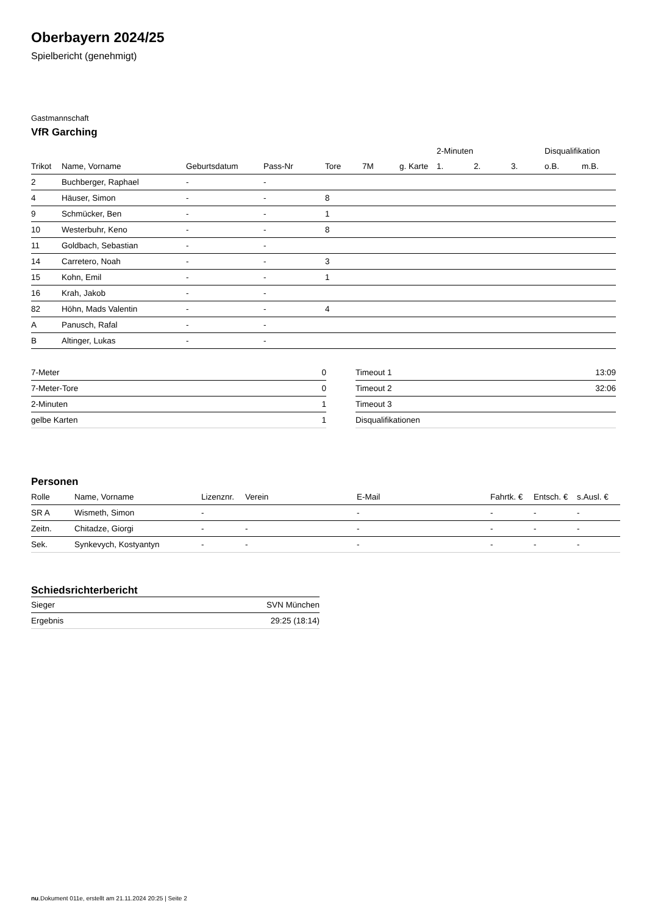Oberbayern 2024/25
Spielbericht (genehmigt)
Gastmannschaft
VfR Garching
| | | | | | | | 2-Minuten | | | Disqualifikation | |
| --- | --- | --- | --- | --- | --- | --- | --- | --- | --- | --- | --- |
| Trikot | Name, Vorname | Geburtsdatum | Pass-Nr | Tore | 7M | g. Karte | 1. | 2. | 3. | o.B. | m.B. |
| 2 | Buchberger, Raphael | - | - | | | | | | | | |
| 4 | Häuser, Simon | - | - | 8 | | | | | | | |
| 9 | Schmücker, Ben | - | - | 1 | | | | | | | |
| 10 | Westerbuhr, Keno | - | - | 8 | | | | | | | |
| 11 | Goldbach, Sebastian | - | - | | | | | | | | |
| 14 | Carretero, Noah | - | - | 3 | | | | | | | |
| 15 | Kohn, Emil | - | - | 1 | | | | | | | |
| 16 | Krah, Jakob | - | - | | | | | | | | |
| 82 | Höhn, Mads Valentin | - | - | 4 | | | | | | | |
| A | Panusch, Rafal | - | - | | | | | | | | |
| B | Altinger, Lukas | - | - | | | | | | | | |
| 7-Meter | 0 |
| 7-Meter-Tore | 0 |
| 2-Minuten | 1 |
| gelbe Karten | 1 |
| Timeout 1 | 13:09 |
| Timeout 2 | 32:06 |
| Timeout 3 | |
| Disqualifikationen | |
Personen
| Rolle | Name, Vorname | Lizenznr. | Verein | E-Mail | Fahrtk. € | Entsch. € | s.Ausl. € |
| --- | --- | --- | --- | --- | --- | --- | --- |
| SR A | Wismeth, Simon | - | | - | - | - | - |
| Zeitn. | Chitadze, Giorgi | - | - | - | - | - | - |
| Sek. | Synkevych, Kostyantyn | - | - | - | - | - | - |
Schiedsrichterbericht
| Sieger | SVN München |
| Ergebnis | 29:25 (18:14) |
nu.Dokument 011e, erstellt am 21.11.2024 20:25 | Seite 2